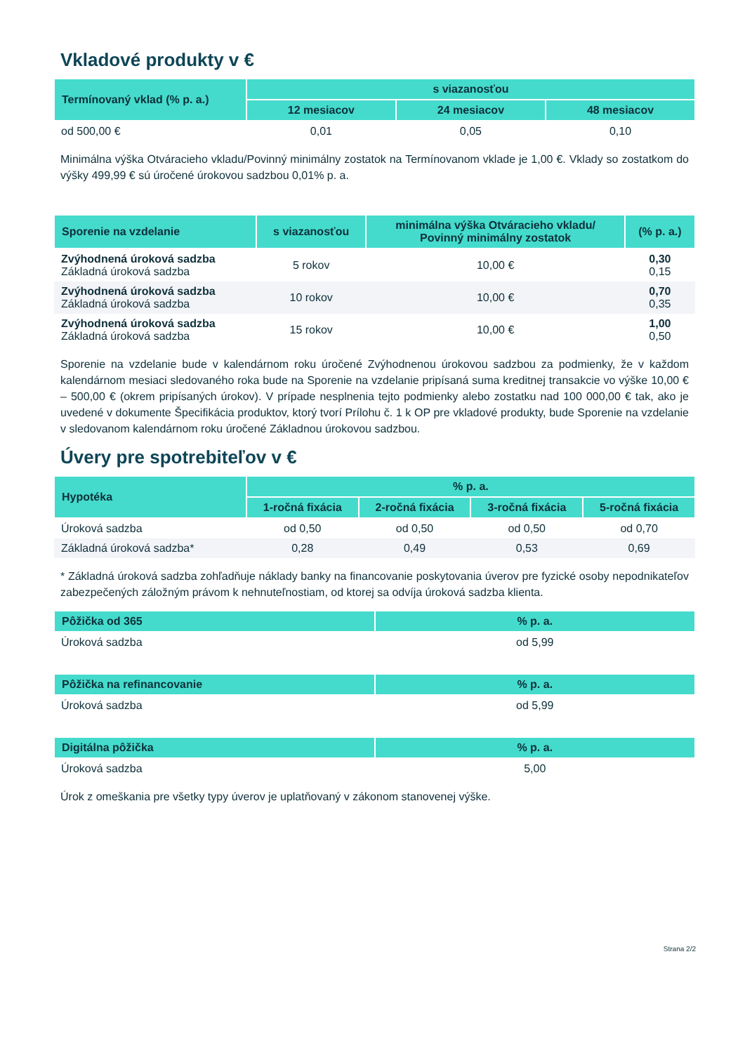Vkladové produkty v €
| Termínovaný vklad (% p. a.) | s viazanosťou | | |
| --- | --- | --- | --- |
| | 12 mesiacov | 24 mesiacov | 48 mesiacov |
| od 500,00 € | 0,01 | 0,05 | 0,10 |
Minimálna výška Otváracieho vkladu/Povinný minimálny zostatok na Termínovanom vklade je 1,00 €. Vklady so zostatkom do výšky 499,99 € sú úročené úrokovou sadzbou 0,01% p. a.
| Sporenie na vzdelanie | s viazanosťou | minimálna výška Otváracieho vkladu/ Povinný minimálny zostatok | (% p. a.) |
| --- | --- | --- | --- |
| Zvýhodnená úroková sadzba Základná úroková sadzba | 5 rokov | 10,00 € | 0,30 0,15 |
| Zvýhodnená úroková sadzba Základná úroková sadzba | 10 rokov | 10,00 € | 0,70 0,35 |
| Zvýhodnená úroková sadzba Základná úroková sadzba | 15 rokov | 10,00 € | 1,00 0,50 |
Sporenie na vzdelanie bude v kalendárnom roku úročené Zvýhodnenou úrokovou sadzbou za podmienky, že v každom kalendárnom mesiaci sledovaného roka bude na Sporenie na vzdelanie pripísaná suma kreditnej transakcie vo výške 10,00 € – 500,00 € (okrem pripísaných úrokov). V prípade nesplnenia tejto podmienky alebo zostatku nad 100 000,00 € tak, ako je uvedené v dokumente Špecifikácia produktov, ktorý tvorí Prílohu č. 1 k OP pre vkladové produkty, bude Sporenie na vzdelanie v sledovanom kalendárnom roku úročené Základnou úrokovou sadzbou.
Úvery pre spotrebiteľov v €
| Hypotéka | % p. a. | | | |
| --- | --- | --- | --- | --- |
| | 1-ročná fixácia | 2-ročná fixácia | 3-ročná fixácia | 5-ročná fixácia |
| Úroková sadzba | od 0,50 | od 0,50 | od 0,50 | od 0,70 |
| Základná úroková sadzba* | 0,28 | 0,49 | 0,53 | 0,69 |
* Základná úroková sadzba zohľadňuje náklady banky na financovanie poskytovania úverov pre fyzické osoby nepodnikateľov zabezpečených záložným právom k nehnuteľnostiam, od ktorej sa odvíja úroková sadzba klienta.
| Pôžička od 365 | % p. a. |
| --- | --- |
| Úroková sadzba | od 5,99 |
| Pôžička na refinancovanie | % p. a. |
| --- | --- |
| Úroková sadzba | od 5,99 |
| Digitálna pôžička | % p. a. |
| --- | --- |
| Úroková sadzba | 5,00 |
Úrok z omeškania pre všetky typy úverov je uplatňovaný v zákonom stanovenej výške.
Strana 2/2